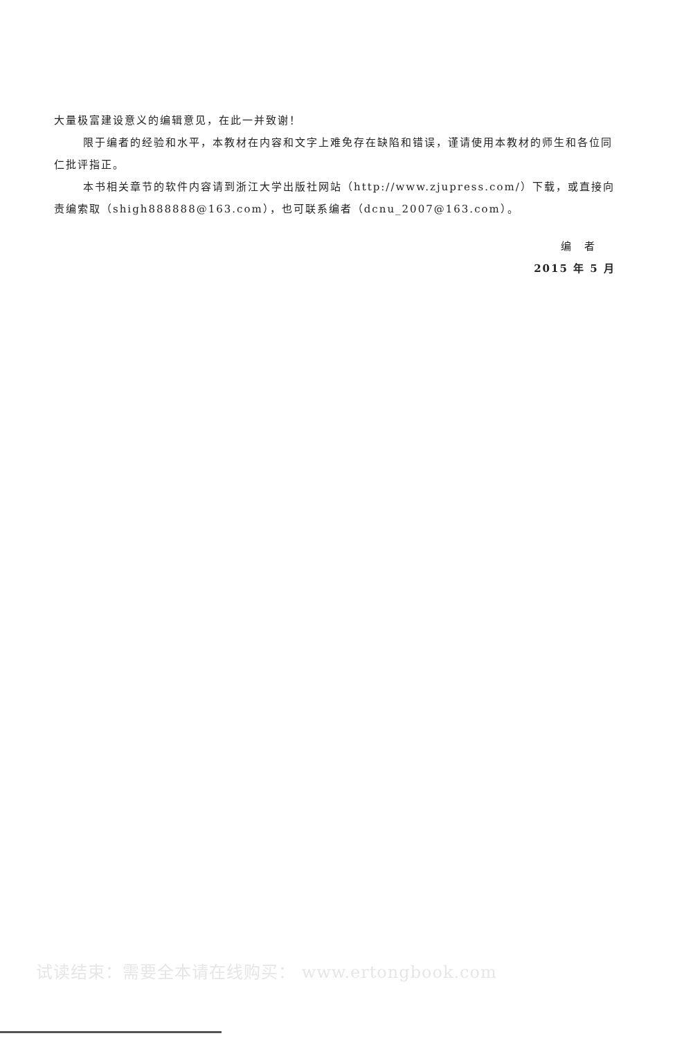大量极富建设意义的编辑意见，在此一并致谢！
限于编者的经验和水平，本教材在内容和文字上难免存在缺陷和错误，谨请使用本教材的师生和各位同仁批评指正。
本书相关章节的软件内容请到浙江大学出版社网站（http://www.zjupress.com/）下载，或直接向责编索取（shigh888888@163.com），也可联系编者（dcnu_2007@163.com）。
编　者
2015 年 5 月
试读结束：需要全本请在线购买： www.ertongbook.com